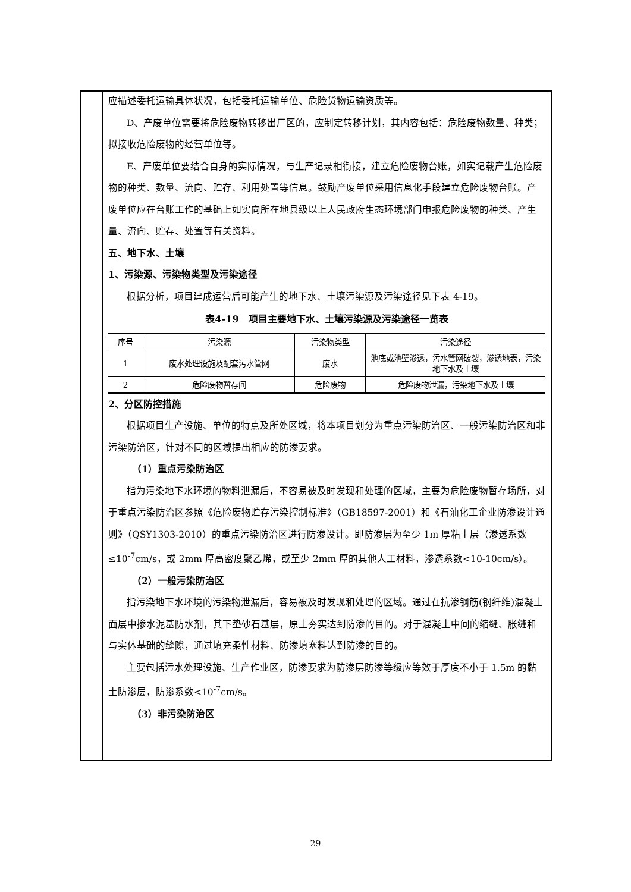应描述委托运输具体状况，包括委托运输单位、危险货物运输资质等。
D、产废单位需要将危险废物转移出厂区的，应制定转移计划，其内容包括：危险废物数量、种类；拟接收危险废物的经营单位等。
E、产废单位要结合自身的实际情况，与生产记录相衔接，建立危险废物台账，如实记载产生危险废物的种类、数量、流向、贮存、利用处置等信息。鼓励产废单位采用信息化手段建立危险废物台账。产废单位应在台账工作的基础上如实向所在地县级以上人民政府生态环境部门申报危险废物的种类、产生量、流向、贮存、处置等有关资料。
五、地下水、土壤
1、污染源、污染物类型及污染途径
根据分析，项目建成运营后可能产生的地下水、土壤污染源及污染途径见下表 4-19。
表4-19　项目主要地下水、土壤污染源及污染途径一览表
| 序号 | 污染源 | 污染物类型 | 污染途径 |
| --- | --- | --- | --- |
| 1 | 废水处理设施及配套污水管网 | 废水 | 池底或池壁渗透，污水管网破裂，渗透地表，污染地下水及土壤 |
| 2 | 危险废物暂存间 | 危险废物 | 危险废物泄漏，污染地下水及土壤 |
2、分区防控措施
根据项目生产设施、单位的特点及所处区域，将本项目划分为重点污染防治区、一般污染防治区和非污染防治区，针对不同的区域提出相应的防渗要求。
（1）重点污染防治区
指为污染地下水环境的物料泄漏后，不容易被及时发现和处理的区域，主要为危险废物暂存场所，对于重点污染防治区参照《危险废物贮存污染控制标准》（GB18597-2001）和《石油化工企业防渗设计通则》（QSY1303-2010）的重点污染防治区进行防渗设计。即防渗层为至少 1m 厚粘土层（渗透系数≤10<sup>-7</sup>cm/s，或 2mm 厚高密度聚乙烯，或至少 2mm 厚的其他人工材料，渗透系数<10-10cm/s）。
（2）一般污染防治区
指污染地下水环境的污染物泄漏后，容易被及时发现和处理的区域。通过在抗渗钢筋(钢纤维)混凝土面层中掺水泥基防水剂，其下垫砂石基层，原土夯实达到防渗的目的。对于混凝土中间的缩缝、胀缝和与实体基础的缝隙，通过填充柔性材料、防渗填塞料达到防渗的目的。
主要包括污水处理设施、生产作业区，防渗要求为防渗层防渗等级应等效于厚度不小于 1.5m 的黏土防渗层，防渗系数<10<sup>-7</sup>cm/s。
（3）非污染防治区
29